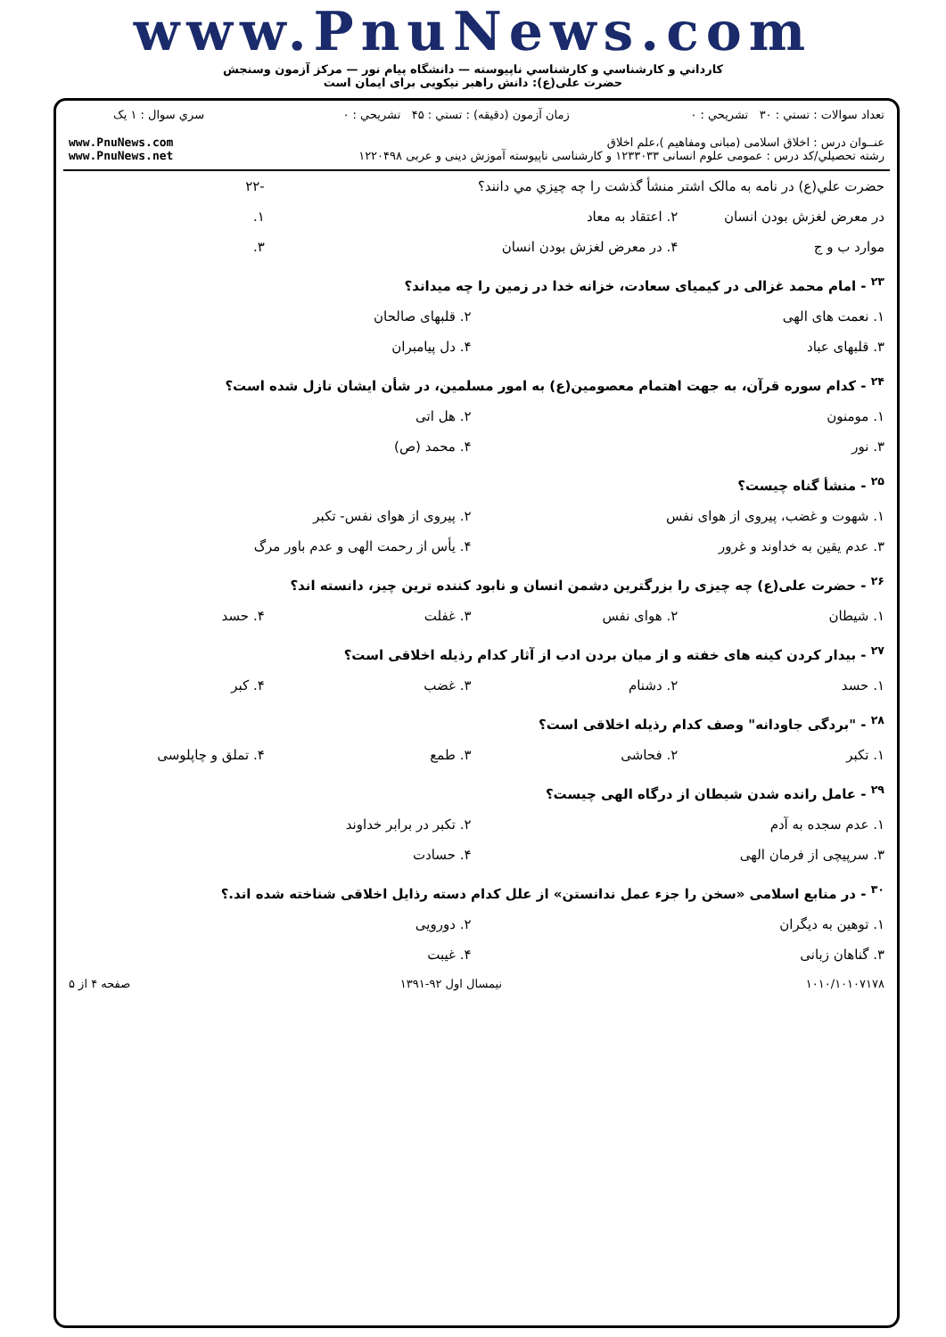www.PnuNews.com
کارداني و کارشناسي و کارشناسي ناپيوسته — دانشگاه پيام نور — مرکز آزمون وسنجش
حضرت علی(ع): دانش راهبر نیکویی برای ایمان است
| تعداد سوالات : تستي : ۳۰ تشريحي : ۰ | زمان آزمون (دقيقه) : تستي : ۴۵ تشريحي : ۰ | سري سوال : ۱ يک |
| عنــوان درس : اخلاق اسلامی (مبانی ومفاهیم )،علم اخلاق رشته تحصيلي/کد درس : عمومی علوم انسانی ۱۲۳۳۰۳۳ و کارشناسی ناپیوسته آموزش دینی و عربی ۱۲۲۰۴۹۸ | | www.PnuNews.com www.PnuNews.net |
| حضرت علي(ع) در نامه به مالک اشتر منشأ گذشت را چه چيزي مي دانند؟ | | | -۲۲ |
| در معرض لغزش بودن انسان | ۲. اعتقاد به معاد | | ۱. |
| موارد ب و ج | ۴. در معرض لغزش بودن انسان | | ۳. |
| <sup>۲۳</sup> - امام محمد غزالی در کیمیای سعادت، خزانه خدا در زمین را چه میداند؟ | | | |
| ۱. نعمت های الهی | | ۲. قلبهای صالحان | |
| ۳. قلبهای عباد | | ۴. دل پیامبران | |
| <sup>۲۴</sup> - کدام سوره قرآن، به جهت اهتمام معصومین(ع) به امور مسلمین، در شأن ایشان نازل شده است؟ | | | |
| ۱. مومنون | | ۲. هل اتی | |
| ۳. نور | | ۴. محمد (ص) | |
| <sup>۲۵</sup> - منشأ گناه چیست؟ | | | |
| ۱. شهوت و غضب، پیروی از هوای نفس | | ۲. پیروی از هوای نفس- تکبر | |
| ۳. عدم یقین به خداوند و غرور | | ۴. یأس از رحمت الهی و عدم باور مرگ | |
| <sup>۲۶</sup> - حضرت علی(ع) چه چیزی را بزرگترین دشمن انسان و نابود کننده ترین چیز، دانسته اند؟ | | | |
| ۱. شیطان | ۲. هوای نفس | ۳. غفلت | ۴. حسد |
| <sup>۲۷</sup> - بیدار کردن کینه های خفته و از میان بردن ادب از آثار کدام رذیله اخلاقی است؟ | | | |
| ۱. حسد | ۲. دشنام | ۳. غضب | ۴. کبر |
| <sup>۲۸</sup> - "بردگی جاودانه" وصف کدام رذیله اخلاقی است؟ | | | |
| ۱. تکبر | ۲. فحاشی | ۳. طمع | ۴. تملق و چاپلوسی |
| <sup>۲۹</sup> - عامل رانده شدن شیطان از درگاه الهی چیست؟ | | | |
| ۱. عدم سجده به آدم | | ۲. تکبر در برابر خداوند | |
| ۳. سرپیچی از فرمان الهی | | ۴. حسادت | |
| <sup>۳۰</sup> - در منابع اسلامی «سخن را جزء عمل ندانستن» از علل کدام دسته رذایل اخلاقی شناخته شده اند.؟ | | | |
| ۱. توهین به دیگران | | ۲. دورویی | |
| ۳. گناهان زبانی | | ۴. غیبت | |
| ۱۰۱۰/۱۰۱۰۷۱۷۸ | نیمسال اول ۹۲-۱۳۹۱ | صفحه ۴ از ۵ |